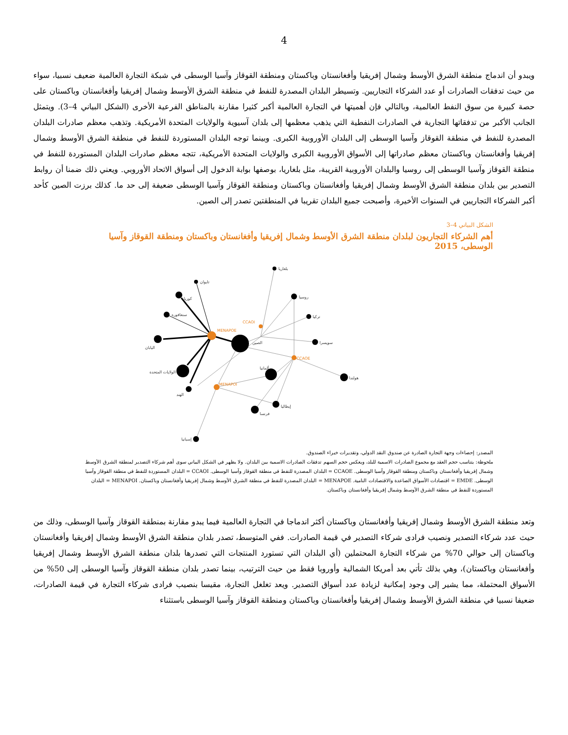4
ويبدو أن اندماج منطقة الشرق الأوسط وشمال إفريقيا وأفغانستان وباكستان ومنطقة القوقاز وآسيا الوسطى في شبكة التجارة العالمية ضعيف نسبيا، سواء من حيث تدفقات الصادرات أو عدد الشركاء التجاريين. وتسيطر البلدان المصدرة للنفط في منطقة الشرق الأوسط وشمال إفريقيا وأفغانستان وباكستان على حصة كبيرة من سوق النفط العالمية، وبالتالي فإن أهميتها في التجارة العالمية أكبر كثيرا مقارنة بالمناطق الفرعية الأخرى (الشكل البياني 4–3). ويتمثل الجانب الأكبر من تدفقاتها التجارية في الصادرات النفطية التي يذهب معظمها إلى بلدان آسيوية والولايات المتحدة الأمريكية. وتذهب معظم صادرات البلدان المصدرة للنفط في منطقة القوقاز وآسيا الوسطى إلى البلدان الأوروبية الكبرى. وبينما توجه البلدان المستوردة للنفط في منطقة الشرق الأوسط وشمال إفريقيا وأفغانستان وباكستان معظم صادراتها إلى الأسواق الأوروبية الكبرى والولايات المتحدة الأمريكية، تتجه معظم صادرات البلدان المستوردة للنفط في منطقة القوقاز وآسيا الوسطى إلى روسيا والبلدان الأوروبية القريبة، مثل بلغاريا، بوصفها بوابة الدخول إلى أسواق الاتحاد الأوروبي. ويعني ذلك ضمنا أن روابط التصدير بين بلدان منطقة الشرق الأوسط وشمال إفريقيا وأفغانستان وباكستان ومنطقة القوقاز وآسيا الوسطى ضعيفة إلى حد ما. كذلك برزت الصين كأحد أكبر الشركاء التجاريين في السنوات الأخيرة، وأصبحت جميع البلدان تقريبا في المنطقتين تصدر إلى الصين.
الشكل البياني 4–3
أهم الشركاء التجاريون لبلدان منطقة الشرق الأوسط وشمال إفريقيا وأفغانستان وباكستان ومنطقة القوقاز وآسيا الوسطى، 2015
MENAPOE
CCAOI
CCAOE
MENAPOI
بلغاريا
تايوان
كوريا
سنغافورة
اليابان
الصين
روسيا
تركيا
سويسرا
هولندا
الولايات المتحدة
ألمانيا
الهند
إيطاليا
فرنسا
إسبانيا
المصدر: إحصاءات وجهة التجارة الصادرة عن صندوق النقد الدولي، وتقديرات خبراء الصندوق.
ملحوظة: يتناسب حجم العقد مع مجموع الصادرات الاسمية للبلد، ويعكس حجم السهم تدفقات الصادرات الاسمية بين البلدان. ولا يظهر في الشكل البياني سوى أهم شركاء التصدير لمنطقة الشرق الأوسط وشمال إفريقيا وأفغانستان وباكستان ومنطقة القوقاز وآسيا الوسطى. CCAOE = البلدان المصدرة للنفط في منطقة القوقاز وآسيا الوسطى. CCAOI = البلدان المستوردة للنفط في منطقة القوقاز وآسيا الوسطى. EMDE = اقتصادات الأسواق الصاعدة والاقتصادات النامية. MENAPOE = البلدان المصدرة للنفط في منطقة الشرق الأوسط وشمال إفريقيا وأفغانستان وباكستان. MENAPOI = البلدان المستوردة للنفط في منطقة الشرق الأوسط وشمال إفريقيا وأفغانستان وباكستان.
وتعد منطقة الشرق الأوسط وشمال إفريقيا وأفغانستان وباكستان أكثر اندماجا في التجارة العالمية فيما يبدو مقارنة بمنطقة القوقاز وآسيا الوسطى، وذلك من حيث عدد شركاء التصدير ونصيب فرادى شركاء التصدير في قيمة الصادرات. ففي المتوسط، تصدر بلدان منطقة الشرق الأوسط وشمال إفريقيا وأفغانستان وباكستان إلى حوالي 70% من شركاء التجارة المحتملين (أي البلدان التي تستورد المنتجات التي تصدرها بلدان منطقة الشرق الأوسط وشمال إفريقيا وأفغانستان وباكستان)، وهي بذلك تأتي بعد أمريكا الشمالية وأوروبا فقط من حيث الترتيب، بينما تصدر بلدان منطقة القوقاز وآسيا الوسطى إلى 50% من الأسواق المحتملة، مما يشير إلى وجود إمكانية لزيادة عدد أسواق التصدير. ويعد تغلغل التجارة، مقيسا بنصيب فرادى شركاء التجارة في قيمة الصادرات، ضعيفا نسبيا في منطقة الشرق الأوسط وشمال إفريقيا وأفغانستان وباكستان ومنطقة القوقاز وآسيا الوسطى باستثناء